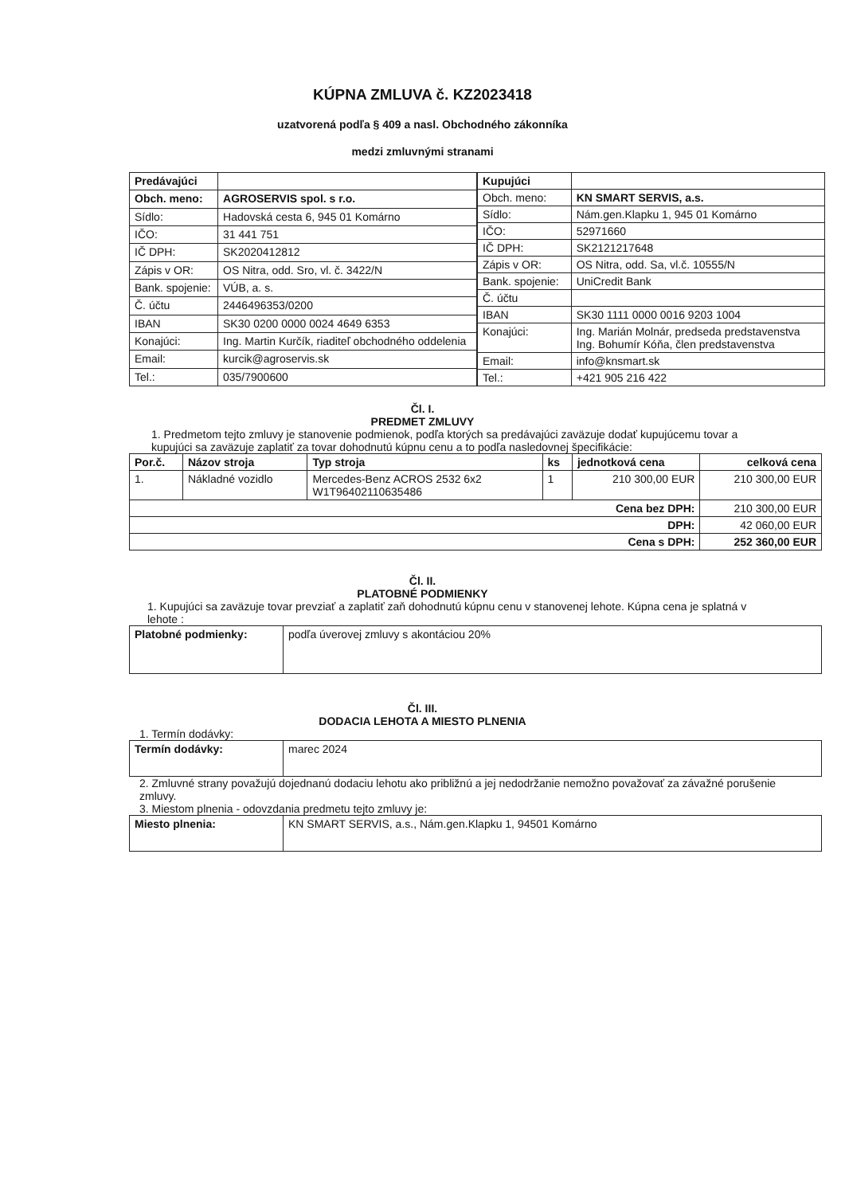KÚPNA ZMLUVA č. KZ2023418
uzatvorená podľa § 409 a nasl. Obchodného zákonníka
medzi zmluvnými stranami
| Predávajúci | |
| Obch. meno: | AGROSERVIS spol. s r.o. |
| Sídlo: | Hadovská cesta 6, 945 01 Komárno |
| IČO: | 31 441 751 |
| IČ DPH: | SK2020412812 |
| Zápis v OR: | OS Nitra, odd. Sro, vl. č. 3422/N |
| Bank. spojenie: | VÚB, a. s. |
| Č. účtu | 2446496353/0200 |
| IBAN | SK30 0200 0000 0024 4649 6353 |
| Konajúci: | Ing. Martin Kurčík, riaditeľ obchodného oddelenia |
| Email: | kurcik@agroservis.sk |
| Tel.: | 035/7900600 |
| Kupujúci | |
| Obch. meno: | KN SMART SERVIS, a.s. |
| Sídlo: | Nám.gen.Klapku 1, 945 01 Komárno |
| IČO: | 52971660 |
| IČ DPH: | SK2121217648 |
| Zápis v OR: | OS Nitra, odd. Sa, vl.č. 10555/N |
| Bank. spojenie: | UniCredit Bank |
| Č. účtu | |
| IBAN | SK30 1111 0000 0016 9203 1004 |
| Konajúci: | Ing. Marián Molnár, predseda predstavenstva Ing. Bohumír Kóňa, člen predstavenstva |
| Email: | info@knsmart.sk |
| Tel.: | +421 905 216 422 |
Čl. I.
PREDMET ZMLUVY
1. Predmetom tejto zmluvy je stanovenie podmienok, podľa ktorých sa predávajúci zaväzuje dodať kupujúcemu tovar a kupujúci sa zaväzuje zaplatiť za tovar dohodnutú kúpnu cenu a to podľa nasledovnej špecifikácie:
| Por.č. | Názov stroja | Typ stroja | ks | jednotková cena | celková cena |
| --- | --- | --- | --- | --- | --- |
| 1. | Nákladné vozidlo | Mercedes-Benz ACROS 2532 6x2 W1T96402110635486 | 1 | 210 300,00 EUR | 210 300,00 EUR |
| Cena bez DPH: | | | | | 210 300,00 EUR |
| DPH: | | | | | 42 060,00 EUR |
| Cena s DPH: | | | | | 252 360,00 EUR |
Čl. II.
PLATOBNÉ PODMIENKY
1. Kupujúci sa zaväzuje tovar prevziať a zaplatiť zaň dohodnutú kúpnu cenu v stanovenej lehote. Kúpna cena je splatná v lehote :
| Platobné podmienky: | podľa úverovej zmluvy s akontáciou 20% |
Čl. III.
DODACIA LEHOTA A MIESTO PLNENIA
1. Termín dodávky:
| Termín dodávky: | marec 2024 |
2. Zmluvné strany považujú dojednanú dodaciu lehotu ako približnú a jej nedodržanie nemožno považovať za závažné porušenie zmluvy.
3. Miestom plnenia - odovzdania predmetu tejto zmluvy je:
| Miesto plnenia: | KN SMART SERVIS, a.s., Nám.gen.Klapku 1, 94501 Komárno |